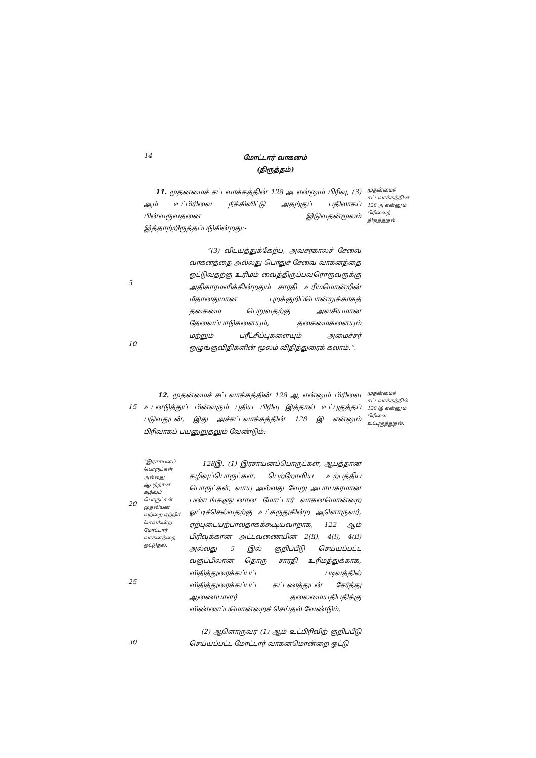14
மோட்டார் வாகனம்
(திருத்தம்)
11. முதன்மைச் சட்டவாக்கத்தின் 128 அ என்னும் பிரிவு, (3) ஆம் உட்பிரிவை நீக்கிவிட்டு அதற்குப் பதிலாகப் பின்வருவதனை இடுவதன்மூலம் இத்தாற்றிருத்தப்படுகின்றது:-
“(3) விடயத்துக்கேற்ப, அவசரகாலச் சேவை வாகனத்தை அல்லது பொதுச் சேவை வாகனத்தை ஓட்டுவதற்கு உரிமம் வைத்திருப்பவரொருவருக்கு அதிகாரமளிக்கின்றதும் சாரதி உரிமமொன்றின் மீதானதுமான புறக்குறிப்பொன்றுக்காகத் தகைமை பெறுவதற்கு அவசியமான தேவைப்பாடுகளையும், தகைமைகளையும் மற்றும் பரீட்சிப்புகளையும் அமைச்சர் ஒழுங்குவிதிகளின் மூலம் விதித்துரைக் கலாம்.”.
முதன்மைச் சட்டவாக்கத்தின் 128 அ என்னும் பிரிவைத் திருத்துதல்.
5
10
15
12. முதன்மைச் சட்டவாக்கத்தின் 128 ஆ என்னும் பிரிவை உடனடுத்துப் பின்வரும் புதிய பிரிவு இத்தால் உட்புகுத்தப் படுவதுடன், இது அச்சட்டவாக்கத்தின் 128 இ என்னும் பிரிவாகப் பயனுறுதலும் வேண்டும்:-
முதன்மைச் சட்டவாக்கத்தில் 128 இ என்னும் பிரிவை உட்புகுத்துதல்.
20
25
“இரசாயனப் பொருட்கள் அல்லது ஆபத்தான கழிவுப் பொருட்கள் முதலியன வற்றை ஏற்றிச் செல்கின்ற மோட்டார் வாகனத்தை ஓட்டுதல்.
128இ. (1) இரசாயனப்பொருட்கள், ஆபத்தான கழிவுப்பொருட்கள், பெற்றோலிய உற்பத்திப் பொருட்கள், வாயு அல்லது வேறு அபாயகரமான பண்டங்களுடனான மோட்டார் வாகனமொன்றை ஓட்டிச்செல்வதற்கு உட்கருதுகின்ற ஆளொருவர், ஏற்புடையற்பாலதாகக்கூடியவாறாக, 122 ஆம் பிரிவுக்கான அட்டவணையின் 2(ii), 4(i), 4(ii) அல்லது 5 இல் குறிப்பீடு செய்யப்பட்ட வகுப்பிலான தொரு சாரதி உரிமத்துக்காக, விதித்துரைக்கப்பட்ட படிவத்தில் விதித்துரைக்கப்பட்ட கட்டணத்துடன் சேர்த்து ஆணையாளர் தலைமையதிபதிக்கு விண்ணப்பமொன்றைச் செய்தல் வேண்டும்.
(2) ஆளொருவர் (1) ஆம் உட்பிரிவிற் குறிப்பீடு செய்யப்பட்ட மோட்டார் வாகனமொன்றை ஓட்டு
30